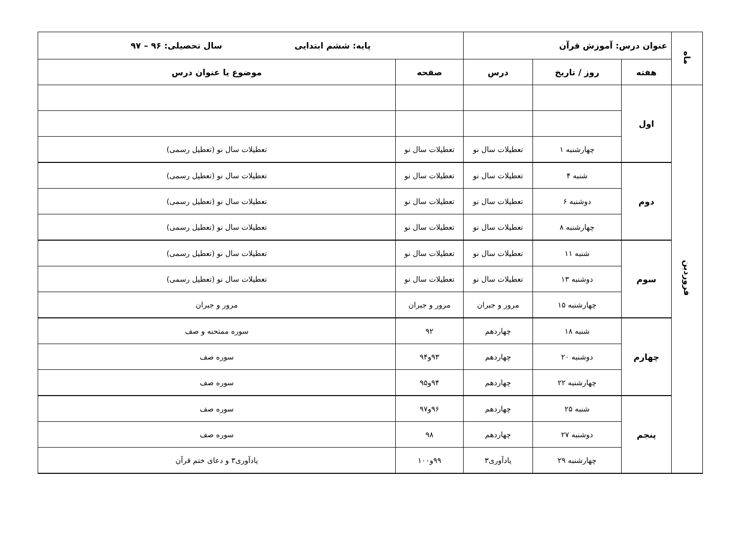| ماه | عنوان درس: آموزش قرآن | | | پایه: ششم ابتدایی سال تحصیلی: ۹۶ – ۹۷ | |
| --- | --- | --- | --- | --- | --- |
| | هفته | روز / تاریخ | درس | صفحه | موضوع یا عنوان درس |
| فروردین | اول | | | | |
| | | چهارشنبه ۱ | تعطیلات سال نو | تعطیلات سال نو | تعطیلات سال نو (تعطیل رسمی) |
| | دوم | شنبه ۴ | تعطیلات سال نو | تعطیلات سال نو | تعطیلات سال نو (تعطیل رسمی) |
| | | دوشنبه ۶ | تعطیلات سال نو | تعطیلات سال نو | تعطیلات سال نو (تعطیل رسمی) |
| | | چهارشنبه ۸ | تعطیلات سال نو | تعطیلات سال نو | تعطیلات سال نو (تعطیل رسمی) |
| | سوم | شنبه ۱۱ | تعطیلات سال نو | تعطیلات سال نو | تعطیلات سال نو (تعطیل رسمی) |
| | | دوشنبه ۱۳ | تعطیلات سال نو | تعطیلات سال نو | تعطیلات سال نو (تعطیل رسمی) |
| | | چهارشنبه ۱۵ | مرور و جبران | مرور و جبران | مرور و جبران |
| | چهارم | شنبه ۱۸ | چهاردهم | ۹۲ | سوره ممتحنه و صف |
| | | دوشنبه ۲۰ | چهاردهم | ۹۳و۹۴ | سوره صف |
| | | چهارشنبه ۲۲ | چهاردهم | ۹۴و۹۵ | سوره صف |
| | پنجم | شنبه ۲۵ | چهاردهم | ۹۶و۹۷ | سوره صف |
| | | دوشنبه ۲۷ | چهاردهم | ۹۸ | سوره صف |
| | | چهارشنبه ۲۹ | یادآوری۳ | ۹۹و۱۰۰ | یادآوری۳ و دعای ختم قرآن |